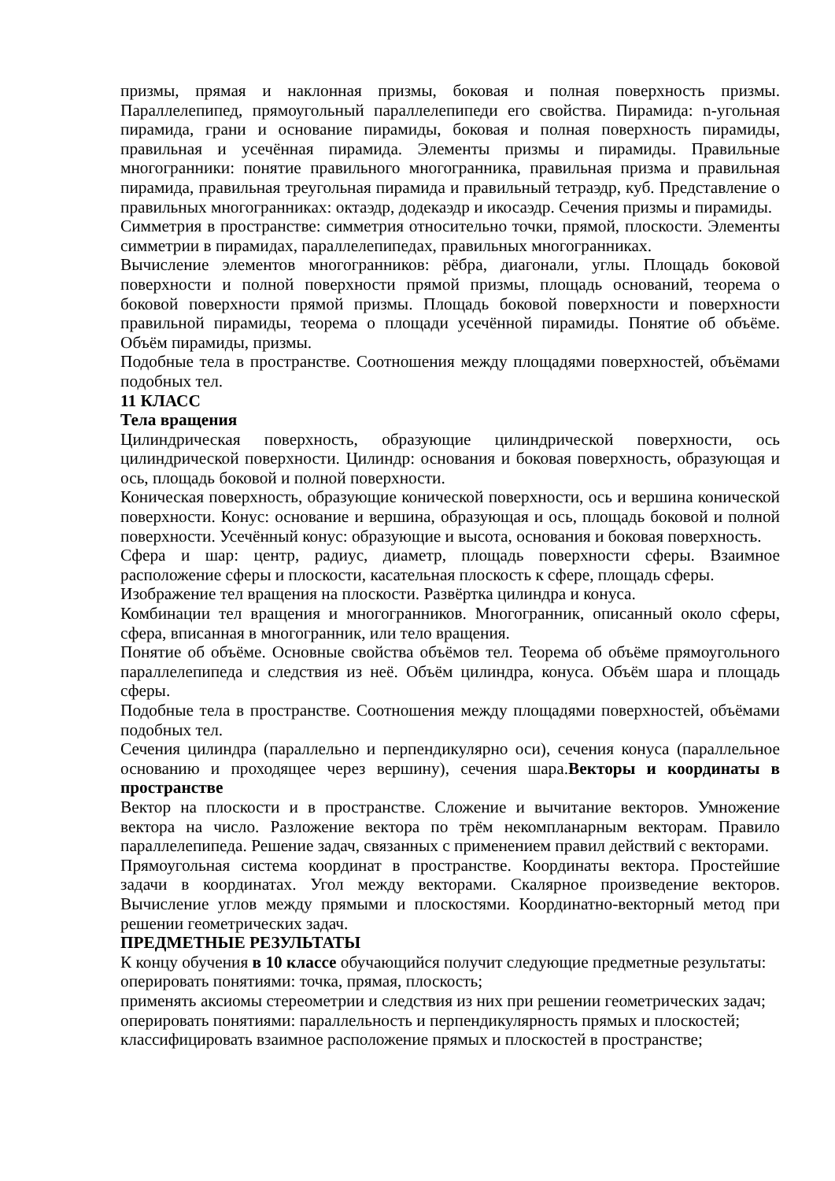призмы, прямая и наклонная призмы, боковая и полная поверхность призмы. Параллелепипед, прямоугольный параллелепипеди его свойства. Пирамида: n-угольная пирамида, грани и основание пирамиды, боковая и полная поверхность пирамиды, правильная и усечённая пирамида. Элементы призмы и пирамиды. Правильные многогранники: понятие правильного многогранника, правильная призма и правильная пирамида, правильная треугольная пирамида и правильный тетраэдр, куб. Представление о правильных многогранниках: октаэдр, додекаэдр и икосаэдр. Сечения призмы и пирамиды.
Симметрия в пространстве: симметрия относительно точки, прямой, плоскости. Элементы симметрии в пирамидах, параллелепипедах, правильных многогранниках.
Вычисление элементов многогранников: рёбра, диагонали, углы. Площадь боковой поверхности и полной поверхности прямой призмы, площадь оснований, теорема о боковой поверхности прямой призмы. Площадь боковой поверхности и поверхности правильной пирамиды, теорема о площади усечённой пирамиды. Понятие об объёме. Объём пирамиды, призмы.
Подобные тела в пространстве. Соотношения между площадями поверхностей, объёмами подобных тел.
11 КЛАСС
Тела вращения
Цилиндрическая поверхность, образующие цилиндрической поверхности, ось цилиндрической поверхности. Цилиндр: основания и боковая поверхность, образующая и ось, площадь боковой и полной поверхности.
Коническая поверхность, образующие конической поверхности, ось и вершина конической поверхности. Конус: основание и вершина, образующая и ось, площадь боковой и полной поверхности. Усечённый конус: образующие и высота, основания и боковая поверхность.
Сфера и шар: центр, радиус, диаметр, площадь поверхности сферы. Взаимное расположение сферы и плоскости, касательная плоскость к сфере, площадь сферы.
Изображение тел вращения на плоскости. Развёртка цилиндра и конуса.
Комбинации тел вращения и многогранников. Многогранник, описанный около сферы, сфера, вписанная в многогранник, или тело вращения.
Понятие об объёме. Основные свойства объёмов тел. Теорема об объёме прямоугольного параллелепипеда и следствия из неё. Объём цилиндра, конуса. Объём шара и площадь сферы.
Подобные тела в пространстве. Соотношения между площадями поверхностей, объёмами подобных тел.
Сечения цилиндра (параллельно и перпендикулярно оси), сечения конуса (параллельное основанию и проходящее через вершину), сечения шара.Векторы и координаты в пространстве
Вектор на плоскости и в пространстве. Сложение и вычитание векторов. Умножение вектора на число. Разложение вектора по трём некомпланарным векторам. Правило параллелепипеда. Решение задач, связанных с применением правил действий с векторами.
Прямоугольная система координат в пространстве. Координаты вектора. Простейшие задачи в координатах. Угол между векторами. Скалярное произведение векторов. Вычисление углов между прямыми и плоскостями. Координатно-векторный метод при решении геометрических задач.
ПРЕДМЕТНЫЕ РЕЗУЛЬТАТЫ
К концу обучения в 10 классе обучающийся получит следующие предметные результаты:
оперировать понятиями: точка, прямая, плоскость;
применять аксиомы стереометрии и следствия из них при решении геометрических задач;
оперировать понятиями: параллельность и перпендикулярность прямых и плоскостей;
классифицировать взаимное расположение прямых и плоскостей в пространстве;